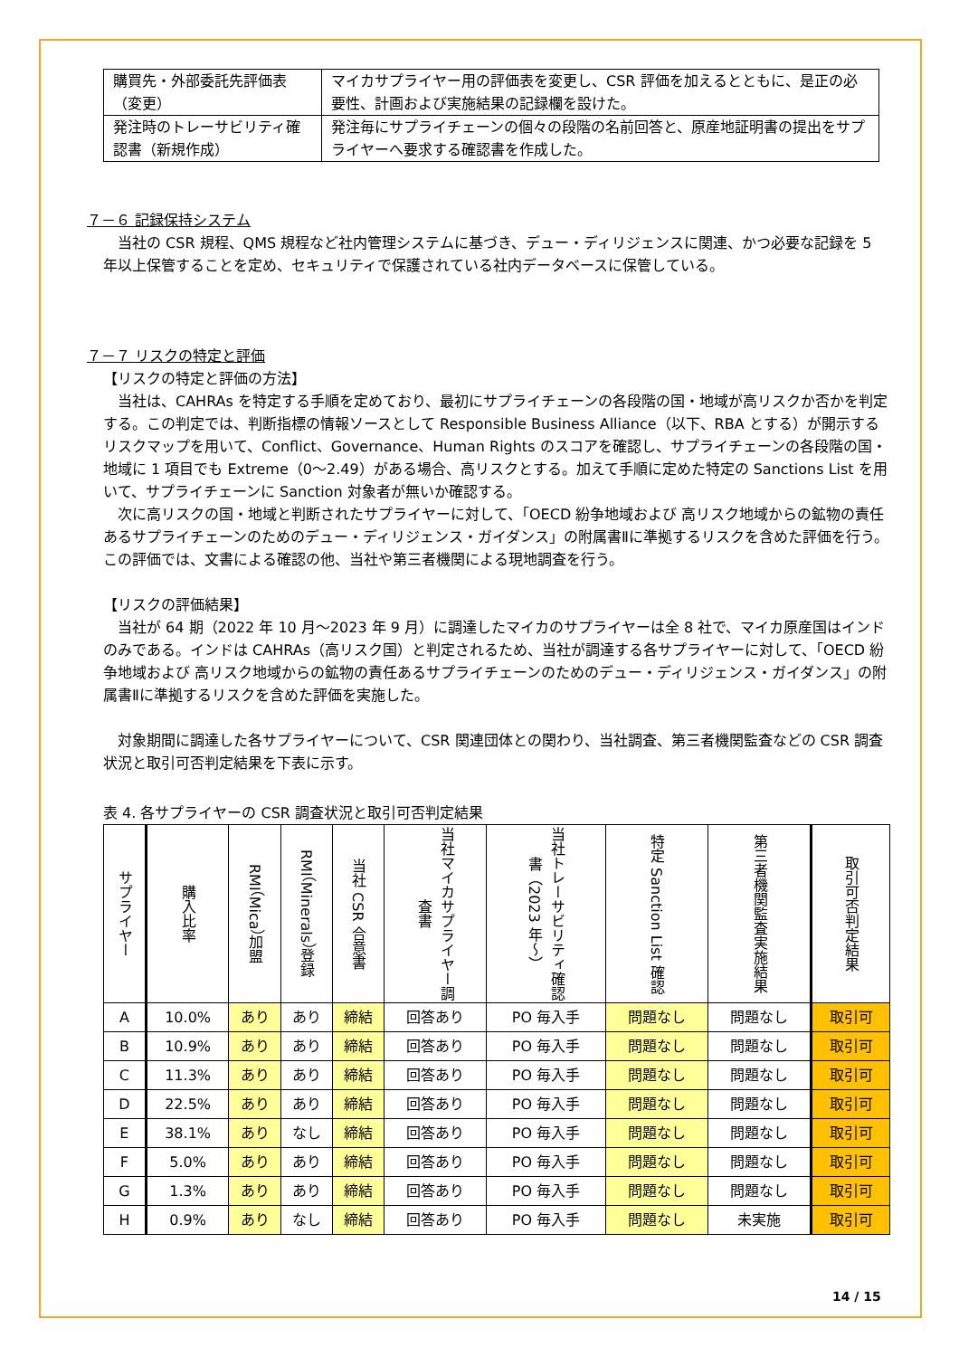| 購買先・外部委託先評価表（変更） | マイカサプライヤー用の評価表を変更し、CSR 評価を加えるとともに、是正の必要性、計画および実施結果の記録欄を設けた。 |
| 発注時のトレーサビリティ確認書（新規作成） | 発注毎にサプライチェーンの個々の段階の名前回答と、原産地証明書の提出をサプライヤーへ要求する確認書を作成した。 |
７－６ 記録保持システム
　当社の CSR 規程、QMS 規程など社内管理システムに基づき、デュー・ディリジェンスに関連、かつ必要な記録を 5 年以上保管することを定め、セキュリティで保護されている社内データベースに保管している。
７－７ リスクの特定と評価
【リスクの特定と評価の方法】
　当社は、CAHRAs を特定する手順を定めており、最初にサプライチェーンの各段階の国・地域が高リスクか否かを判定する。この判定では、判断指標の情報ソースとして Responsible Business Alliance（以下、RBA とする）が開示するリスクマップを用いて、Conflict、Governance、Human Rights のスコアを確認し、サプライチェーンの各段階の国・地域に 1 項目でも Extreme（0～2.49）がある場合、高リスクとする。加えて手順に定めた特定の Sanctions List を用いて、サプライチェーンに Sanction 対象者が無いか確認する。
　次に高リスクの国・地域と判断されたサプライヤーに対して、「OECD 紛争地域および 高リスク地域からの鉱物の責任あるサプライチェーンのためのデュー・ディリジェンス・ガイダンス」の附属書Ⅱに準拠するリスクを含めた評価を行う。この評価では、文書による確認の他、当社や第三者機関による現地調査を行う。
【リスクの評価結果】
　当社が 64 期（2022 年 10 月～2023 年 9 月）に調達したマイカのサプライヤーは全 8 社で、マイカ原産国はインドのみである。インドは CAHRAs（高リスク国）と判定されるため、当社が調達する各サプライヤーに対して、「OECD 紛争地域および 高リスク地域からの鉱物の責任あるサプライチェーンのためのデュー・ディリジェンス・ガイダンス」の附属書Ⅱに準拠するリスクを含めた評価を実施した。
　対象期間に調達した各サプライヤーについて、CSR 関連団体との関わり、当社調査、第三者機関監査などの CSR 調査状況と取引可否判定結果を下表に示す。
表 4. 各サプライヤーの CSR 調査状況と取引可否判定結果
| サプライヤー | 購入比率 | RMI（Mica）加盟 | RMI（Minerals）登録 | 当社 CSR 合意書 | 当社マイカサプライヤー調査書 | 当社トレーサビリティ確認書（2023 年～） | 特定 Sanction List 確認 | 第三者機関監査実施結果 | 取引可否判定結果 |
| --- | --- | --- | --- | --- | --- | --- | --- | --- | --- |
| A | 10.0% | あり | あり | 締結 | 回答あり | PO 毎入手 | 問題なし | 問題なし | 取引可 |
| B | 10.9% | あり | あり | 締結 | 回答あり | PO 毎入手 | 問題なし | 問題なし | 取引可 |
| C | 11.3% | あり | あり | 締結 | 回答あり | PO 毎入手 | 問題なし | 問題なし | 取引可 |
| D | 22.5% | あり | あり | 締結 | 回答あり | PO 毎入手 | 問題なし | 問題なし | 取引可 |
| E | 38.1% | あり | なし | 締結 | 回答あり | PO 毎入手 | 問題なし | 問題なし | 取引可 |
| F | 5.0% | あり | あり | 締結 | 回答あり | PO 毎入手 | 問題なし | 問題なし | 取引可 |
| G | 1.3% | あり | あり | 締結 | 回答あり | PO 毎入手 | 問題なし | 問題なし | 取引可 |
| H | 0.9% | あり | なし | 締結 | 回答あり | PO 毎入手 | 問題なし | 未実施 | 取引可 |
14 / 15